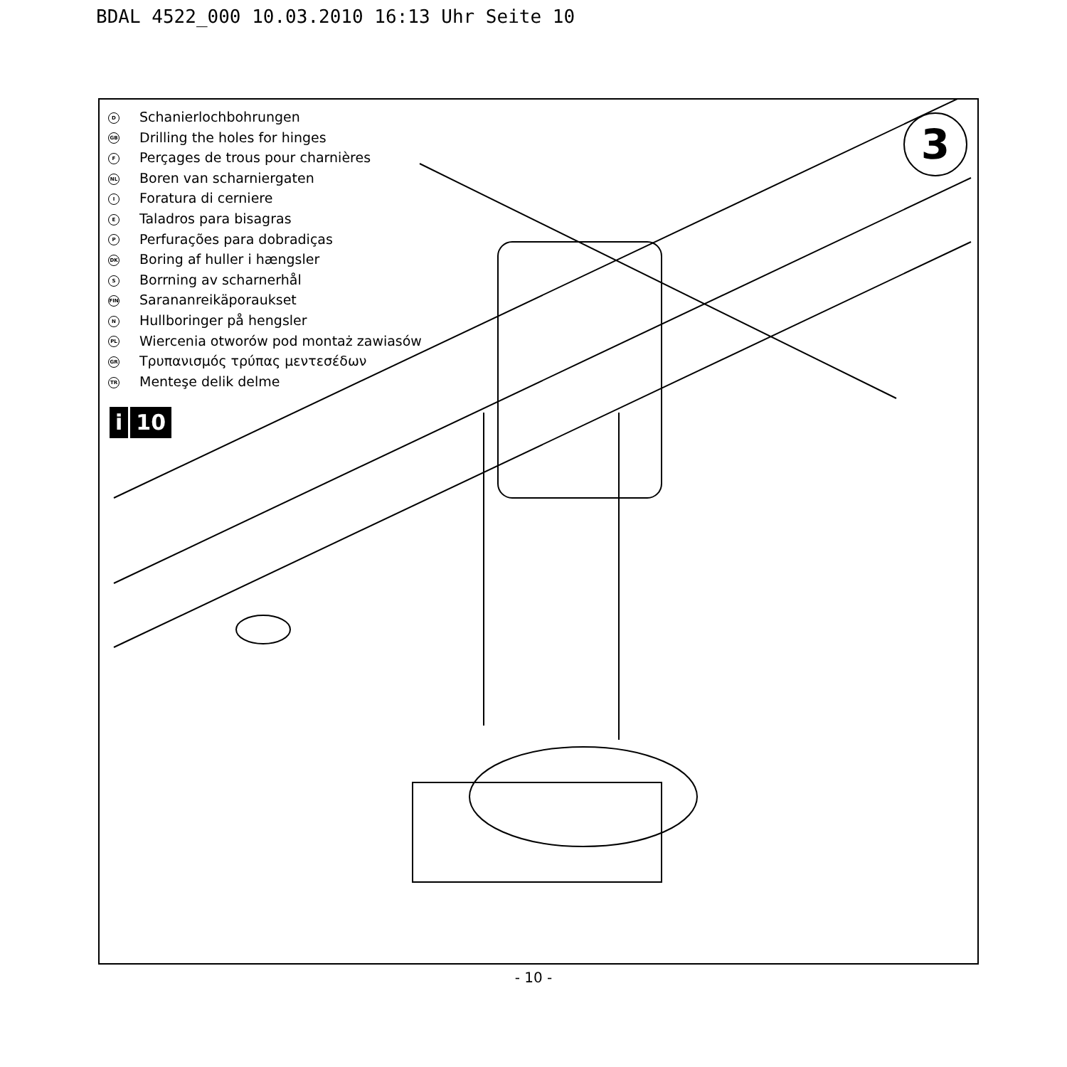BDAL 4522_000 10.03.2010 16:13 Uhr Seite 10
3
D Schanierlochbohrungen
GB Drilling the holes for hinges
F Perçages de trous pour charnières
NL Boren van scharniergaten
I Foratura di cerniere
E Taladros para bisagras
P Perfurações para dobradiças
DK Boring af huller i hængsler
S Borrning av scharnerhål
FIN Sarananreikäporaukset
N Hullboringer på hengsler
PL Wiercenia otworów pod montaż zawiasów
GR Τρυπανισμός τρύπας μεντεσέδων
TR Menteşe delik delme
i 10
- 10 -